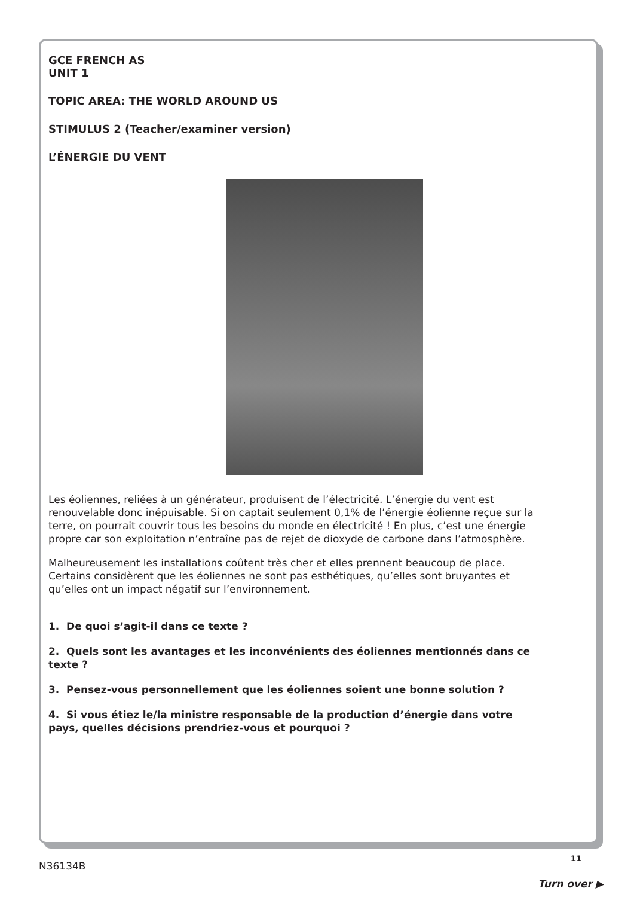GCE FRENCH AS
UNIT 1
TOPIC AREA: THE WORLD AROUND US
STIMULUS 2 (Teacher/examiner version)
L’ÉNERGIE DU VENT
Les éoliennes, reliées à un générateur, produisent de l’électricité. L’énergie du vent est renouvelable donc inépuisable. Si on captait seulement 0,1% de l’énergie éolienne reçue sur la terre, on pourrait couvrir tous les besoins du monde en électricité ! En plus, c’est une énergie propre car son exploitation n’entraîne pas de rejet de dioxyde de carbone dans l’atmosphère.
Malheureusement les installations coûtent très cher et elles prennent beaucoup de place. Certains considèrent que les éoliennes ne sont pas esthétiques, qu’elles sont bruyantes et qu’elles ont un impact négatif sur l’environnement.
1. De quoi s’agit-il dans ce texte ?
2. Quels sont les avantages et les inconvénients des éoliennes mentionnés dans ce texte ?
3. Pensez-vous personnellement que les éoliennes soient une bonne solution ?
4. Si vous étiez le/la ministre responsable de la production d’énergie dans votre pays, quelles décisions prendriez-vous et pourquoi ?
11
N36134B
Turn over ▶